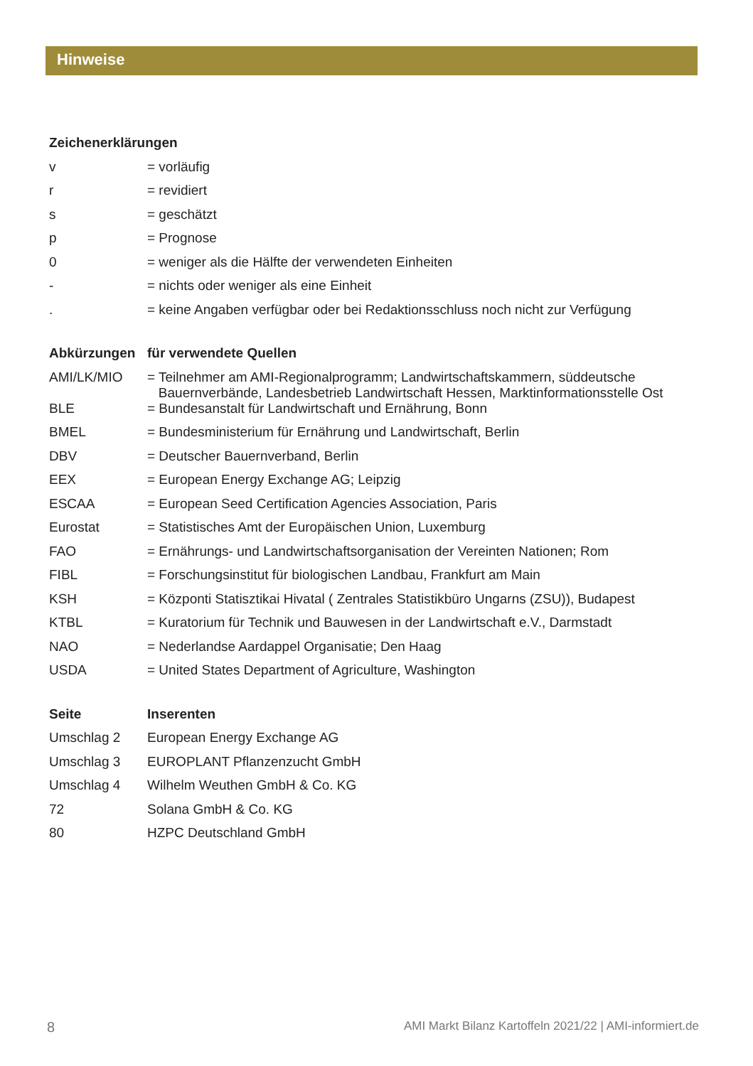Hinweise
| Zeichenerklärungen | |
| --- | --- |
| v | = vorläufig |
| r | = revidiert |
| s | = geschätzt |
| p | = Prognose |
| 0 | = weniger als die Hälfte der verwendeten Einheiten |
| - | = nichts oder weniger als eine Einheit |
| . | = keine Angaben verfügbar oder bei Redaktionsschluss noch nicht zur Verfügung |
| Abkürzungen | für verwendete Quellen |
| --- | --- |
| AMI/LK/MIO | = Teilnehmer am AMI-Regionalprogramm; Landwirtschaftskammern, süddeutsche Bauernverbände, Landesbetrieb Landwirtschaft Hessen, Marktinformationsstelle Ost |
| BLE | = Bundesanstalt für Landwirtschaft und Ernährung, Bonn |
| BMEL | = Bundesministerium für Ernährung und Landwirtschaft, Berlin |
| DBV | = Deutscher Bauernverband, Berlin |
| EEX | = European Energy Exchange AG; Leipzig |
| ESCAA | = European Seed Certification Agencies Association, Paris |
| Eurostat | = Statistisches Amt der Europäischen Union, Luxemburg |
| FAO | = Ernährungs- und Landwirtschaftsorganisation der Vereinten Nationen; Rom |
| FIBL | = Forschungsinstitut für biologischen Landbau, Frankfurt am Main |
| KSH | = Központi Statisztikai Hivatal ( Zentrales Statistikbüro Ungarns (ZSU)), Budapest |
| KTBL | = Kuratorium für Technik und Bauwesen in der Landwirtschaft e.V., Darmstadt |
| NAO | = Nederlandse Aardappel Organisatie; Den Haag |
| USDA | = United States Department of Agriculture, Washington |
| Seite | Inserenten |
| --- | --- |
| Umschlag 2 | European Energy Exchange AG |
| Umschlag 3 | EUROPLANT Pflanzenzucht GmbH |
| Umschlag 4 | Wilhelm Weuthen GmbH & Co. KG |
| 72 | Solana GmbH & Co. KG |
| 80 | HZPC Deutschland GmbH |
8 AMI Markt Bilanz Kartoffeln 2021/22 | AMI-informiert.de